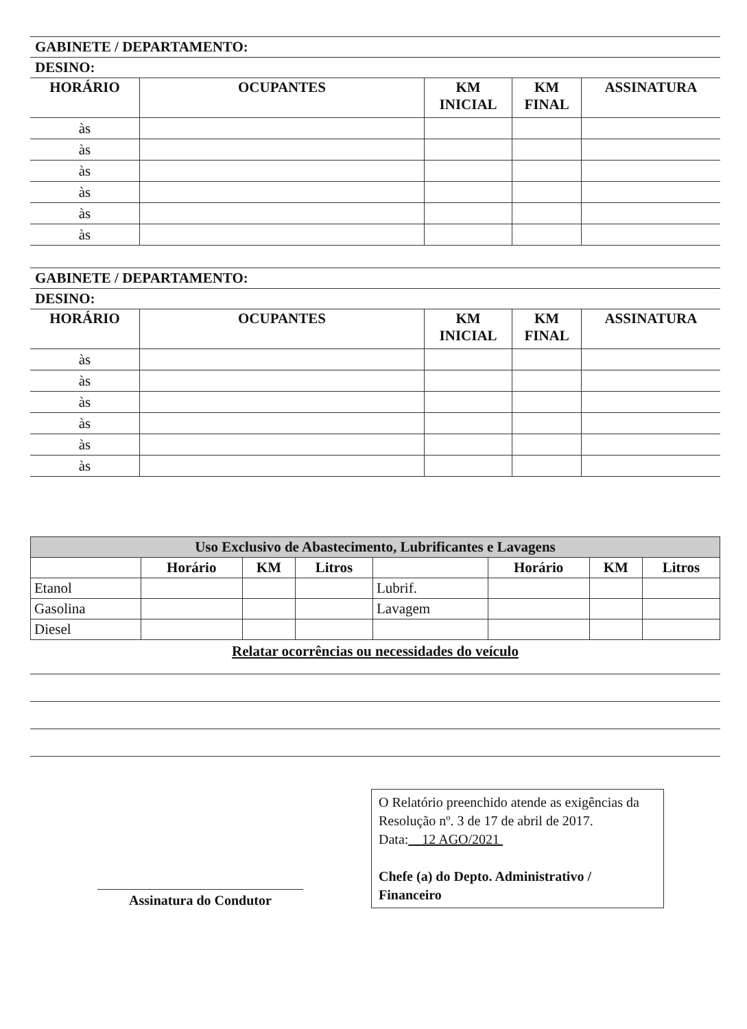GABINETE / DEPARTAMENTO:
DESINO:
| HORÁRIO | OCUPANTES | KM INICIAL | KM FINAL | ASSINATURA |
| --- | --- | --- | --- | --- |
| às | | | | |
| às | | | | |
| às | | | | |
| às | | | | |
| às | | | | |
| às | | | | |
GABINETE / DEPARTAMENTO:
DESINO:
| HORÁRIO | OCUPANTES | KM INICIAL | KM FINAL | ASSINATURA |
| --- | --- | --- | --- | --- |
| às | | | | |
| às | | | | |
| às | | | | |
| às | | | | |
| às | | | | |
| às | | | | |
| Uso Exclusivo de Abastecimento, Lubrificantes e Lavagens | | | | | | | |
| --- | --- | --- | --- | --- | --- | --- | --- |
| | Horário | KM | Litros | | Horário | KM | Litros |
| Etanol | | | | Lubrif. | | | |
| Gasolina | | | | Lavagem | | | |
| Diesel | | | | | | | |
Relatar ocorrências ou necessidades do veículo
Assinatura do Condutor
O Relatório preenchido atende as exigências da Resolução nº. 3 de 17 de abril de 2017.
Data: 12 AGO/2021
Chefe (a) do Depto. Administrativo / Financeiro